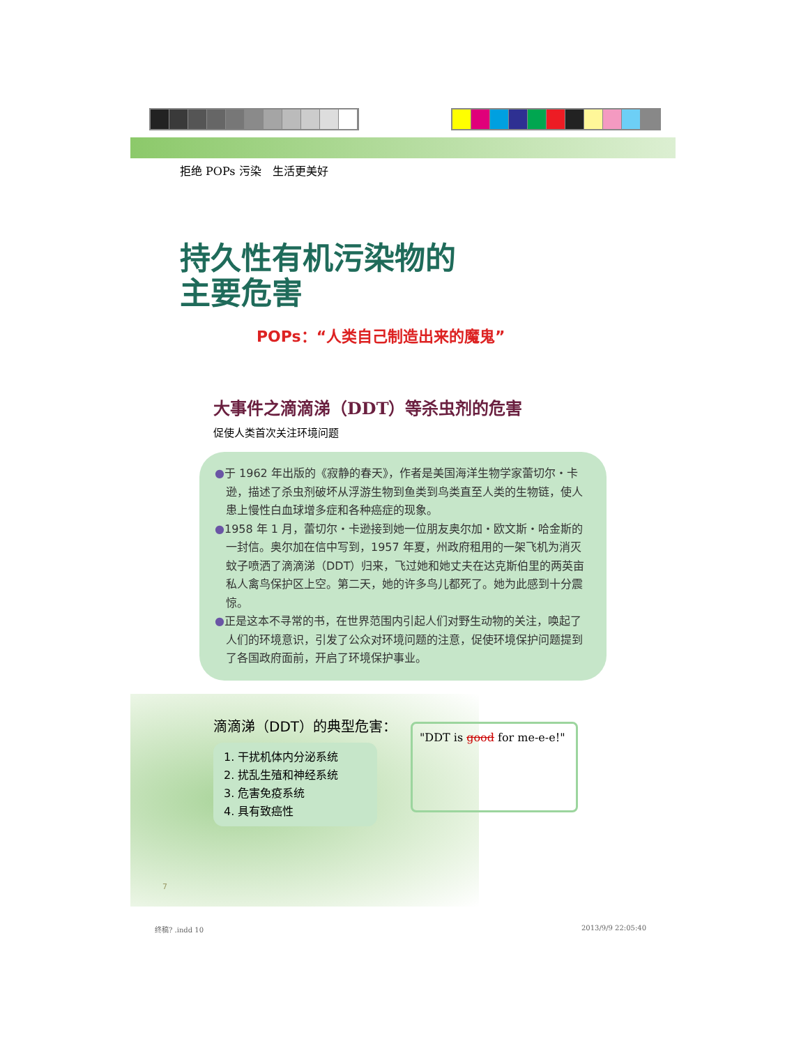拒绝 POPs 污染　生活更美好
持久性有机污染物的
主要危害
POPs：“人类自己制造出来的魔鬼”
大事件之滴滴涕（DDT）等杀虫剂的危害
促使人类首次关注环境问题
●于 1962 年出版的《寂静的春天》，作者是美国海洋生物学家蕾切尔・卡逊，描述了杀虫剂破坏从浮游生物到鱼类到鸟类直至人类的生物链，使人患上慢性白血球增多症和各种癌症的现象。
●1958 年 1 月，蕾切尔・卡逊接到她一位朋友奥尔加・欧文斯・哈金斯的一封信。奥尔加在信中写到，1957 年夏，州政府租用的一架飞机为消灭蚊子喷洒了滴滴涕（DDT）归来，飞过她和她丈夫在达克斯伯里的两英亩私人禽鸟保护区上空。第二天，她的许多鸟儿都死了。她为此感到十分震惊。
●正是这本不寻常的书，在世界范围内引起人们对野生动物的关注，唤起了人们的环境意识，引发了公众对环境问题的注意，促使环境保护问题提到了各国政府面前，开启了环境保护事业。
滴滴涕（DDT）的典型危害：
1. 干扰机体内分泌系统
2. 扰乱生殖和神经系统
3. 危害免疫系统
4. 具有致癌性
"DDT is good for me-e-e!"
7
终稿? .indd 10 2013/9/9 22:05:40